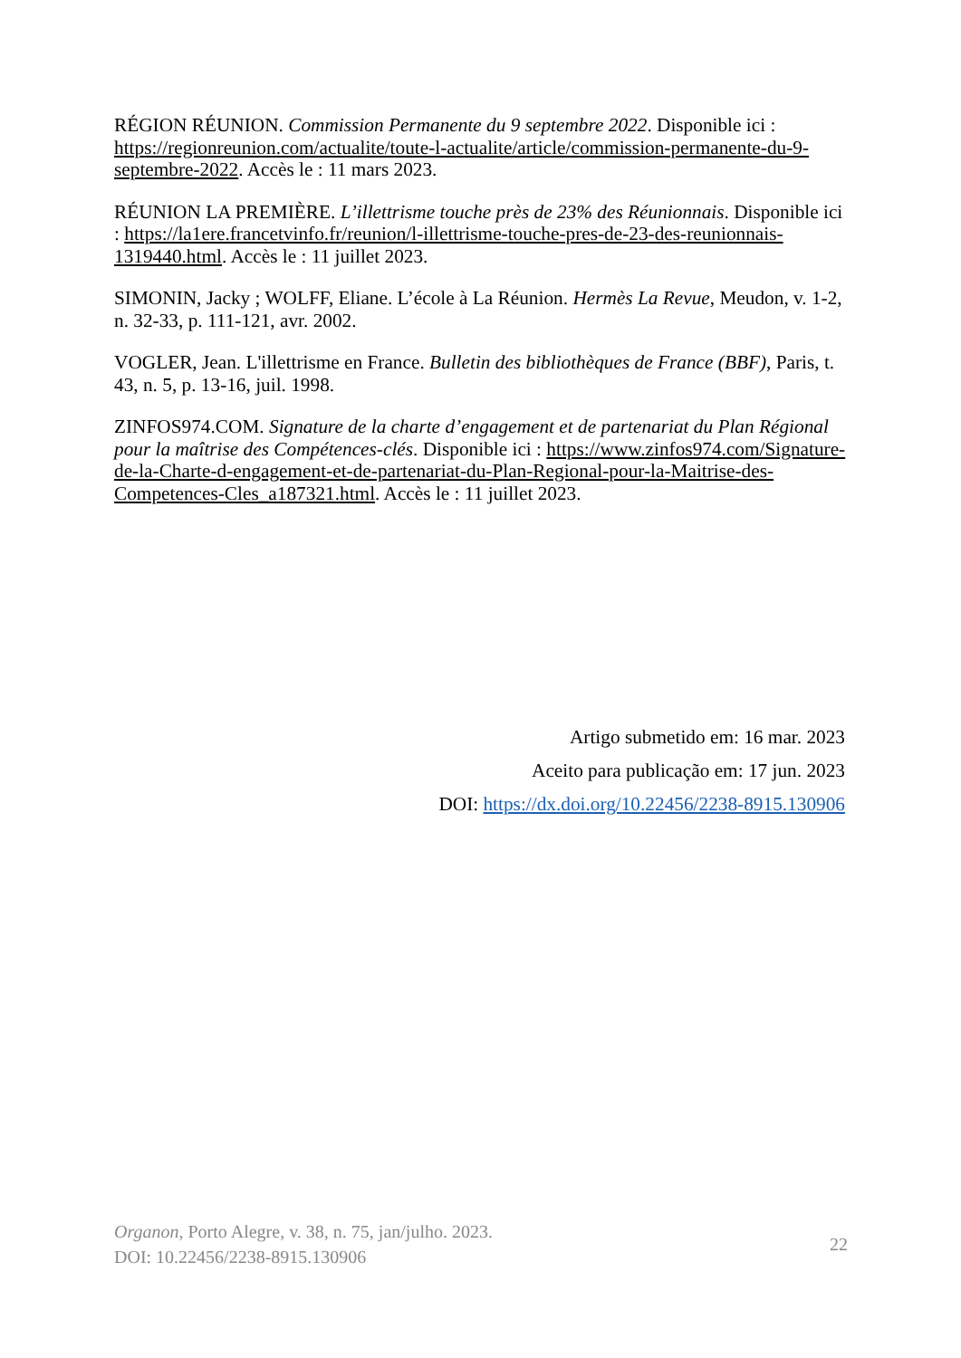RÉGION RÉUNION. Commission Permanente du 9 septembre 2022. Disponible ici : https://regionreunion.com/actualite/toute-l-actualite/article/commission-permanente-du-9-septembre-2022. Accès le : 11 mars 2023.
RÉUNION LA PREMIÈRE. L’illettrisme touche près de 23% des Réunionnais. Disponible ici : https://la1ere.francetvinfo.fr/reunion/l-illettrisme-touche-pres-de-23-des-reunionnais-1319440.html. Accès le : 11 juillet 2023.
SIMONIN, Jacky ; WOLFF, Eliane. L’école à La Réunion. Hermès La Revue, Meudon, v. 1-2, n. 32-33, p. 111-121, avr. 2002.
VOGLER, Jean. L'illettrisme en France. Bulletin des bibliothèques de France (BBF), Paris, t. 43, n. 5, p. 13-16, juil. 1998.
ZINFOS974.COM. Signature de la charte d’engagement et de partenariat du Plan Régional pour la maîtrise des Compétences-clés. Disponible ici : https://www.zinfos974.com/Signature-de-la-Charte-d-engagement-et-de-partenariat-du-Plan-Regional-pour-la-Maitrise-des-Competences-Cles_a187321.html. Accès le : 11 juillet 2023.
Artigo submetido em: 16 mar. 2023
Aceito para publicação em: 17 jun. 2023
DOI: https://dx.doi.org/10.22456/2238-8915.130906
Organon, Porto Alegre, v. 38, n. 75, jan/julho. 2023.
DOI: 10.22456/2238-8915.130906
22